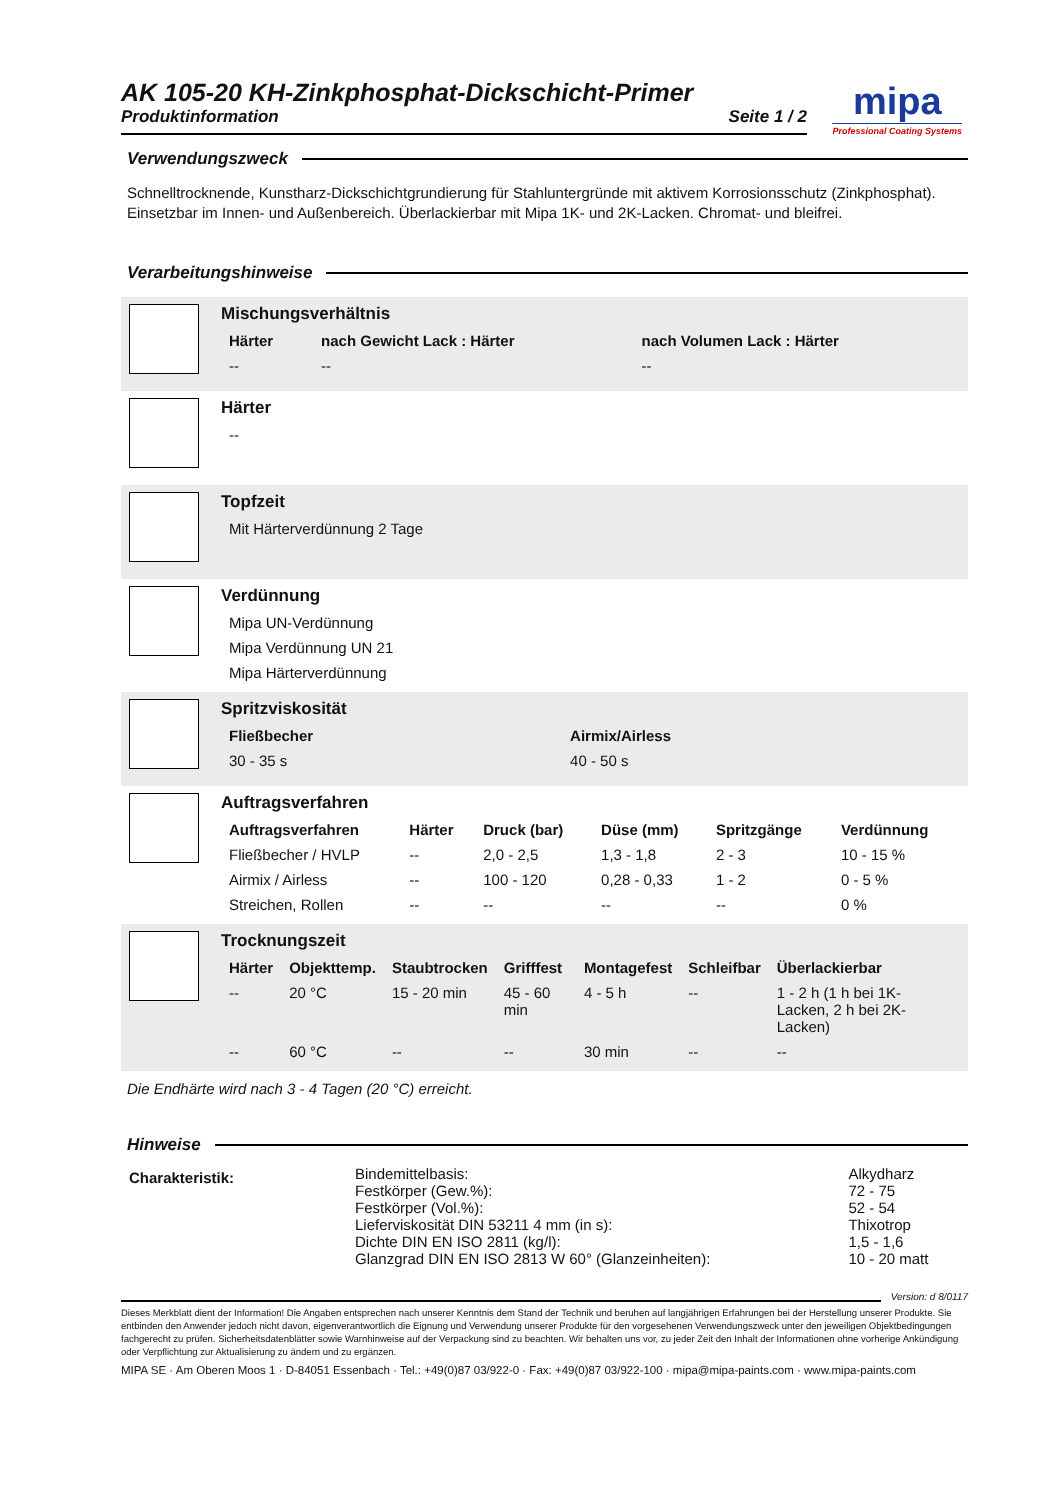mipa
Professional Coating Systems
AK 105-20 KH-Zinkphosphat-Dickschicht-Primer
Produktinformation Seite 1 / 2
Verwendungszweck
Schnelltrocknende, Kunstharz-Dickschichtgrundierung für Stahluntergründe mit aktivem Korrosionsschutz (Zinkphosphat). Einsetzbar im Innen- und Außenbereich. Überlackierbar mit Mipa 1K- und 2K-Lacken. Chromat- und bleifrei.
Verarbeitungshinweise
Mischungsverhältnis
| Härter | nach Gewicht Lack : Härter | nach Volumen Lack : Härter |
| --- | --- | --- |
| -- | -- | -- |
Härter
| -- |
Topfzeit
| Mit Härterverdünnung 2 Tage |
Verdünnung
| Mipa UN-Verdünnung |
| Mipa Verdünnung UN 21 |
| Mipa Härterverdünnung |
Spritzviskosität
| Fließbecher | Airmix/Airless |
| --- | --- |
| 30 - 35 s | 40 - 50 s |
Auftragsverfahren
| Auftragsverfahren | Härter | Druck (bar) | Düse (mm) | Spritzgänge | Verdünnung |
| --- | --- | --- | --- | --- | --- |
| Fließbecher / HVLP | -- | 2,0 - 2,5 | 1,3 - 1,8 | 2 - 3 | 10 - 15 % |
| Airmix / Airless | -- | 100 - 120 | 0,28 - 0,33 | 1 - 2 | 0 - 5 % |
| Streichen, Rollen | -- | -- | -- | -- | 0 % |
Trocknungszeit
| Härter | Objekttemp. | Staubtrocken | Grifffest | Montagefest | Schleifbar | Überlackierbar |
| --- | --- | --- | --- | --- | --- | --- |
| -- | 20 °C | 15 - 20 min | 45 - 60 min | 4 - 5 h | -- | 1 - 2 h (1 h bei 1K-Lacken, 2 h bei 2K-Lacken) |
| -- | 60 °C | -- | -- | 30 min | -- | -- |
Die Endhärte wird nach 3 - 4 Tagen (20 °C) erreicht.
Hinweise
| Charakteristik: | Bindemittelbasis: | Alkydharz |
| | Festkörper (Gew.%): | 72 - 75 |
| | Festkörper (Vol.%): | 52 - 54 |
| | Lieferviskosität DIN 53211 4 mm (in s): | Thixotrop |
| | Dichte DIN EN ISO 2811 (kg/l): | 1,5 - 1,6 |
| | Glanzgrad DIN EN ISO 2813 W 60° (Glanzeinheiten): | 10 - 20 matt |
Version: d 8/0117
Dieses Merkblatt dient der Information! Die Angaben entsprechen nach unserer Kenntnis dem Stand der Technik und beruhen auf langjährigen Erfahrungen bei der Herstellung unserer Produkte. Sie entbinden den Anwender jedoch nicht davon, eigenverantwortlich die Eignung und Verwendung unserer Produkte für den vorgesehenen Verwendungszweck unter den jeweiligen Objektbedingungen fachgerecht zu prüfen. Sicherheitsdatenblätter sowie Warnhinweise auf der Verpackung sind zu beachten. Wir behalten uns vor, zu jeder Zeit den Inhalt der Informationen ohne vorherige Ankündigung oder Verpflichtung zur Aktualisierung zu ändern und zu ergänzen.
MIPA SE · Am Oberen Moos 1 · D-84051 Essenbach · Tel.: +49(0)87 03/922-0 · Fax: +49(0)87 03/922-100 · mipa@mipa-paints.com · www.mipa-paints.com